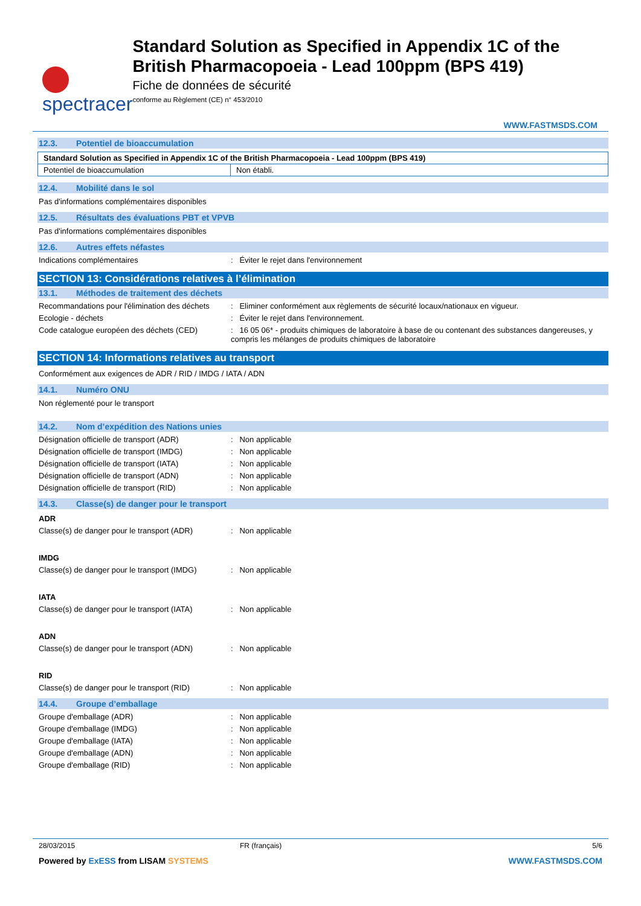spectracer
Standard Solution as Specified in Appendix 1C of the British Pharmacopoeia - Lead 100ppm (BPS 419)
Fiche de données de sécurité
conforme au Règlement (CE) n° 453/2010
WWW.FASTMSDS.COM
12.3. Potentiel de bioaccumulation
| Standard Solution as Specified in Appendix 1C of the British Pharmacopoeia - Lead 100ppm (BPS 419) | |
| Potentiel de bioaccumulation | Non établi. |
12.4. Mobilité dans le sol
Pas d'informations complémentaires disponibles
12.5. Résultats des évaluations PBT et VPVB
Pas d'informations complémentaires disponibles
12.6. Autres effets néfastes
Indications complémentaires : Éviter le rejet dans l'environnement
SECTION 13: Considérations relatives à l’élimination
13.1. Méthodes de traitement des déchets
Recommandations pour l'élimination des déchets
: Eliminer conformément aux règlements de sécurité locaux/nationaux en vigueur.
Ecologie - déchets : Éviter le rejet dans l'environnement.
Code catalogue européen des déchets (CED)
: 16 05 06* - produits chimiques de laboratoire à base de ou contenant des substances dangereuses, y compris les mélanges de produits chimiques de laboratoire
SECTION 14: Informations relatives au transport
Conformément aux exigences de ADR / RID / IMDG / IATA / ADN
14.1. Numéro ONU
Non réglementé pour le transport
14.2. Nom d’expédition des Nations unies
Désignation officielle de transport (ADR)
: Non applicable
Désignation officielle de transport (IMDG)
: Non applicable
Désignation officielle de transport (IATA)
: Non applicable
Désignation officielle de transport (ADN)
: Non applicable
Désignation officielle de transport (RID)
: Non applicable
14.3. Classe(s) de danger pour le transport
ADR
Classe(s) de danger pour le transport (ADR)
: Non applicable
IMDG
Classe(s) de danger pour le transport (IMDG)
: Non applicable
IATA
Classe(s) de danger pour le transport (IATA)
: Non applicable
ADN
Classe(s) de danger pour le transport (ADN)
: Non applicable
RID
Classe(s) de danger pour le transport (RID)
: Non applicable
14.4. Groupe d’emballage
Groupe d'emballage (ADR) : Non applicable
Groupe d'emballage (IMDG) : Non applicable
Groupe d'emballage (IATA) : Non applicable
Groupe d'emballage (ADN) : Non applicable
Groupe d'emballage (RID) : Non applicable
28/03/2015 FR (français) 5/6
Powered by ExESS from LISAM SYSTEMS
WWW.FASTMSDS.COM